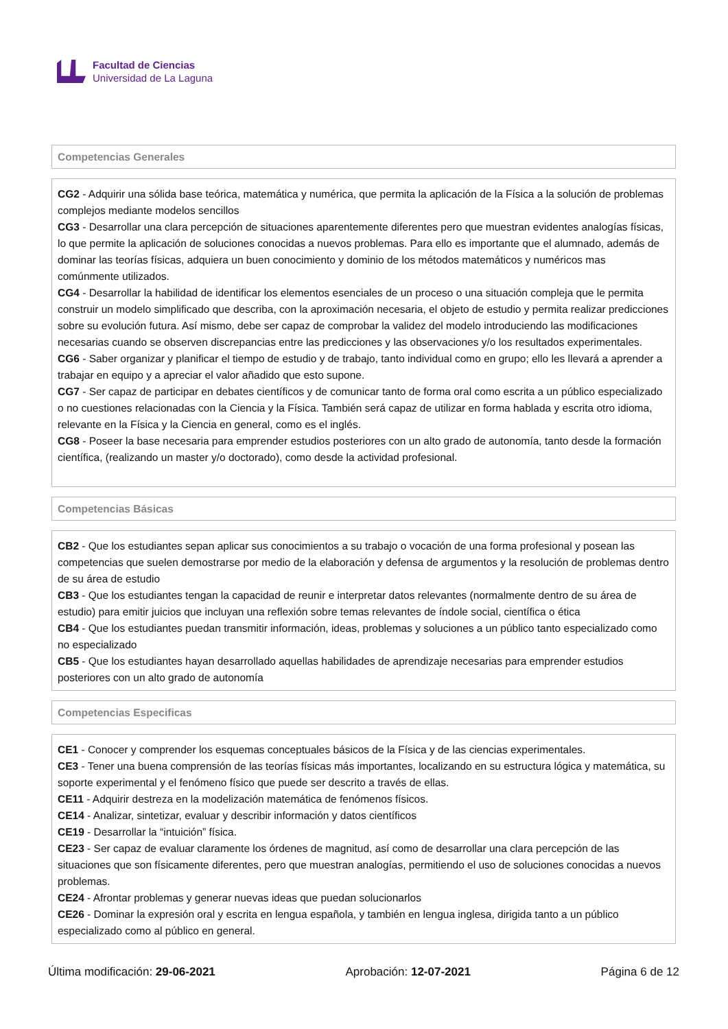Facultad de Ciencias
Universidad de La Laguna
Competencias Generales
CG2 - Adquirir una sólida base teórica, matemática y numérica, que permita la aplicación de la Física a la solución de problemas complejos mediante modelos sencillos
CG3 - Desarrollar una clara percepción de situaciones aparentemente diferentes pero que muestran evidentes analogías físicas, lo que permite la aplicación de soluciones conocidas a nuevos problemas. Para ello es importante que el alumnado, además de dominar las teorías físicas, adquiera un buen conocimiento y dominio de los métodos matemáticos y numéricos mas comúnmente utilizados.
CG4 - Desarrollar la habilidad de identificar los elementos esenciales de un proceso o una situación compleja que le permita construir un modelo simplificado que describa, con la aproximación necesaria, el objeto de estudio y permita realizar predicciones sobre su evolución futura. Así mismo, debe ser capaz de comprobar la validez del modelo introduciendo las modificaciones necesarias cuando se observen discrepancias entre las predicciones y las observaciones y/o los resultados experimentales.
CG6 - Saber organizar y planificar el tiempo de estudio y de trabajo, tanto individual como en grupo; ello les llevará a aprender a trabajar en equipo y a apreciar el valor añadido que esto supone.
CG7 - Ser capaz de participar en debates científicos y de comunicar tanto de forma oral como escrita a un público especializado o no cuestiones relacionadas con la Ciencia y la Física. También será capaz de utilizar en forma hablada y escrita otro idioma, relevante en la Física y la Ciencia en general, como es el inglés.
CG8 - Poseer la base necesaria para emprender estudios posteriores con un alto grado de autonomía, tanto desde la formación científica, (realizando un master y/o doctorado), como desde la actividad profesional.
Competencias Básicas
CB2 - Que los estudiantes sepan aplicar sus conocimientos a su trabajo o vocación de una forma profesional y posean las competencias que suelen demostrarse por medio de la elaboración y defensa de argumentos y la resolución de problemas dentro de su área de estudio
CB3 - Que los estudiantes tengan la capacidad de reunir e interpretar datos relevantes (normalmente dentro de su área de estudio) para emitir juicios que incluyan una reflexión sobre temas relevantes de índole social, científica o ética
CB4 - Que los estudiantes puedan transmitir información, ideas, problemas y soluciones a un público tanto especializado como no especializado
CB5 - Que los estudiantes hayan desarrollado aquellas habilidades de aprendizaje necesarias para emprender estudios posteriores con un alto grado de autonomía
Competencias Especificas
CE1 - Conocer y comprender los esquemas conceptuales básicos de la Física y de las ciencias experimentales.
CE3 - Tener una buena comprensión de las teorías físicas más importantes, localizando en su estructura lógica y matemática, su soporte experimental y el fenómeno físico que puede ser descrito a través de ellas.
CE11 - Adquirir destreza en la modelización matemática de fenómenos físicos.
CE14 - Analizar, sintetizar, evaluar y describir información y datos científicos
CE19 - Desarrollar la “intuición” física.
CE23 - Ser capaz de evaluar claramente los órdenes de magnitud, así como de desarrollar una clara percepción de las situaciones que son físicamente diferentes, pero que muestran analogías, permitiendo el uso de soluciones conocidas a nuevos problemas.
CE24 - Afrontar problemas y generar nuevas ideas que puedan solucionarlos
CE26 - Dominar la expresión oral y escrita en lengua española, y también en lengua inglesa, dirigida tanto a un público especializado como al público en general.
Última modificación: 29-06-2021 Aprobación: 12-07-2021 Página 6 de 12